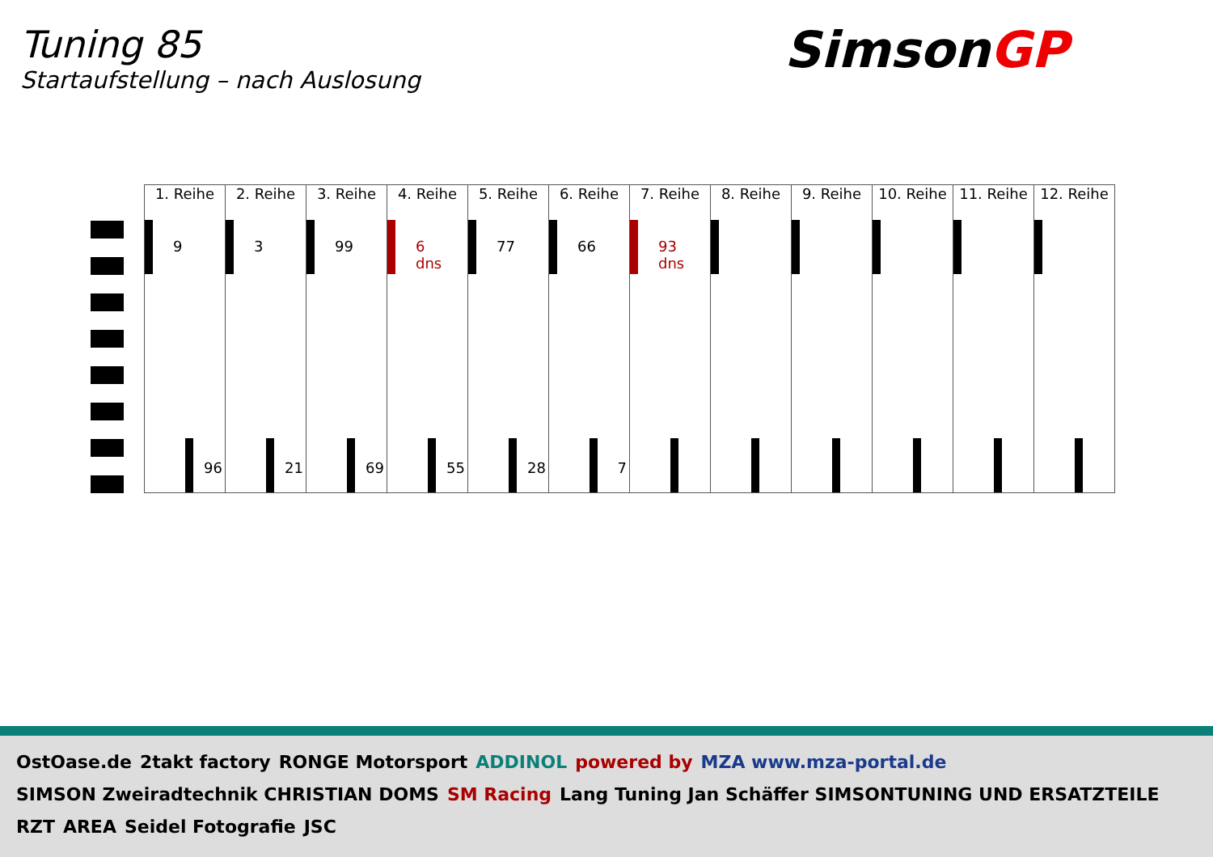Tuning 85
Startaufstellung – nach Auslosung
SimsonGP
| 1. Reihe | 2. Reihe | 3. Reihe | 4. Reihe | 5. Reihe | 6. Reihe | 7. Reihe | 8. Reihe | 9. Reihe | 10. Reihe | 11. Reihe | 12. Reihe |
| --- | --- | --- | --- | --- | --- | --- | --- | --- | --- | --- | --- |
| 9 96 | 3 21 | 99 69 | 6 dns 55 | 77 28 | 66 7 | 93 dns | | | | | |
OstOase.de 2takt factory RONGE Motorsport ADDINOL powered by MZA www.mza-portal.de SIMSON Zweiradtechnik CHRISTIAN DOMS SM Racing Lang Tuning Jan Schäffer SIMSONTUNING UND ERSATZTEILE RZT AREA Seidel Fotografie JSC